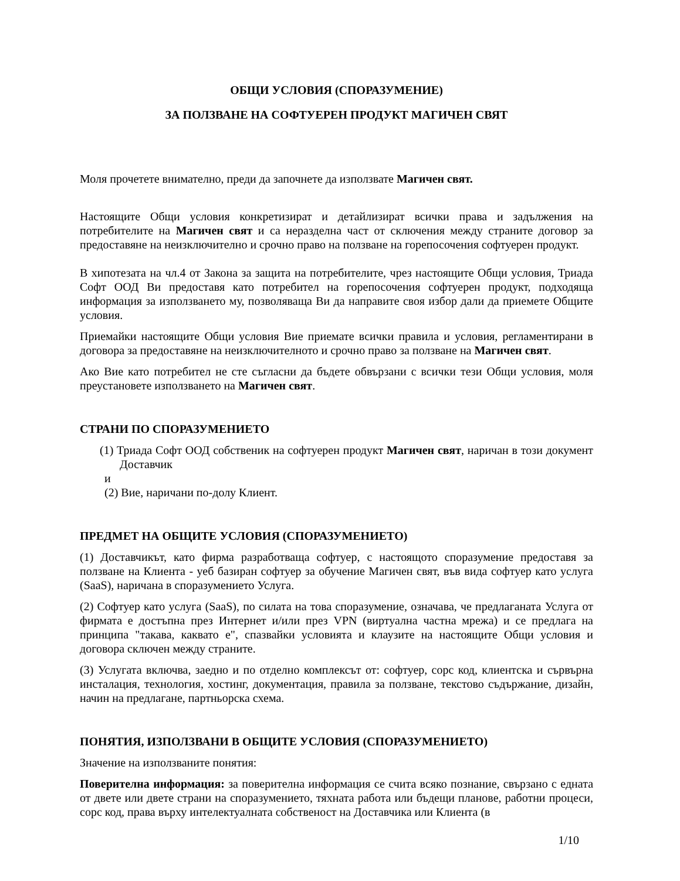ОБЩИ УСЛОВИЯ (СПОРАЗУМЕНИЕ)
ЗА ПОЛЗВАНЕ НА СОФТУЕРЕН ПРОДУКТ МАГИЧЕН СВЯТ
Моля прочетете внимателно, преди да започнете да използвате Магичен свят.
Настоящите Общи условия конкретизират и детайлизират всички права и задължения на потребителите на Магичен свят и са неразделна част от сключения между страните договор за предоставяне на неизключително и срочно право на ползване на горепосочения софтуерен продукт.
В хипотезата на чл.4 от Закона за защита на потребителите, чрез настоящите Общи условия, Триада Софт ООД Ви предоставя като потребител на горепосочения софтуерен продукт, подходяща информация за използването му, позволяваща Ви да направите своя избор дали да приемете Общите условия.
Приемайки настоящите Общи условия Вие приемате всички правила и условия, регламентирани в договора за предоставяне на неизключителното и срочно право за ползване на Магичен свят.
Ако Вие като потребител не сте съгласни да бъдете обвързани с всички тези Общи условия, моля преустановете използването на Магичен свят.
СТРАНИ ПО СПОРАЗУМЕНИЕТО
(1) Триада Софт ООД собственик на софтуерен продукт Магичен свят, наричан в този документ Доставчик
и
(2) Вие, наричани по-долу Клиент.
ПРЕДМЕТ НА ОБЩИТЕ УСЛОВИЯ (СПОРАЗУМЕНИЕТО)
(1) Доставчикът, като фирма разработваща софтуер, с настоящото споразумение предоставя за ползване на Клиента - уеб базиран софтуер за обучение Магичен свят, във вида софтуер като услуга (SaaS), наричана в споразумението Услуга.
(2) Софтуер като услуга (SaaS), по силата на това споразумение, означава, че предлаганата Услуга от фирмата е достъпна през Интернет и/или през VPN (виртуална частна мрежа) и се предлага на принципа "такава, каквато е", спазвайки условията и клаузите на настоящите Общи условия и договора сключен между страните.
(3) Услугата включва, заедно и по отделно комплексът от: софтуер, сорс код, клиентска и сървърна инсталация, технология, хостинг, документация, правила за ползване, текстово съдържание, дизайн, начин на предлагане, партньорска схема.
ПОНЯТИЯ, ИЗПОЛЗВАНИ В ОБЩИТЕ УСЛОВИЯ (СПОРАЗУМЕНИЕТО)
Значение на използваните понятия:
Поверителна информация: за поверителна информация се счита всяко познание, свързано с едната от двете или двете страни на споразумението, тяхната работа или бъдещи планове, работни процеси, сорс код, права върху интелектуалната собственост на Доставчика или Клиента (в
1/10